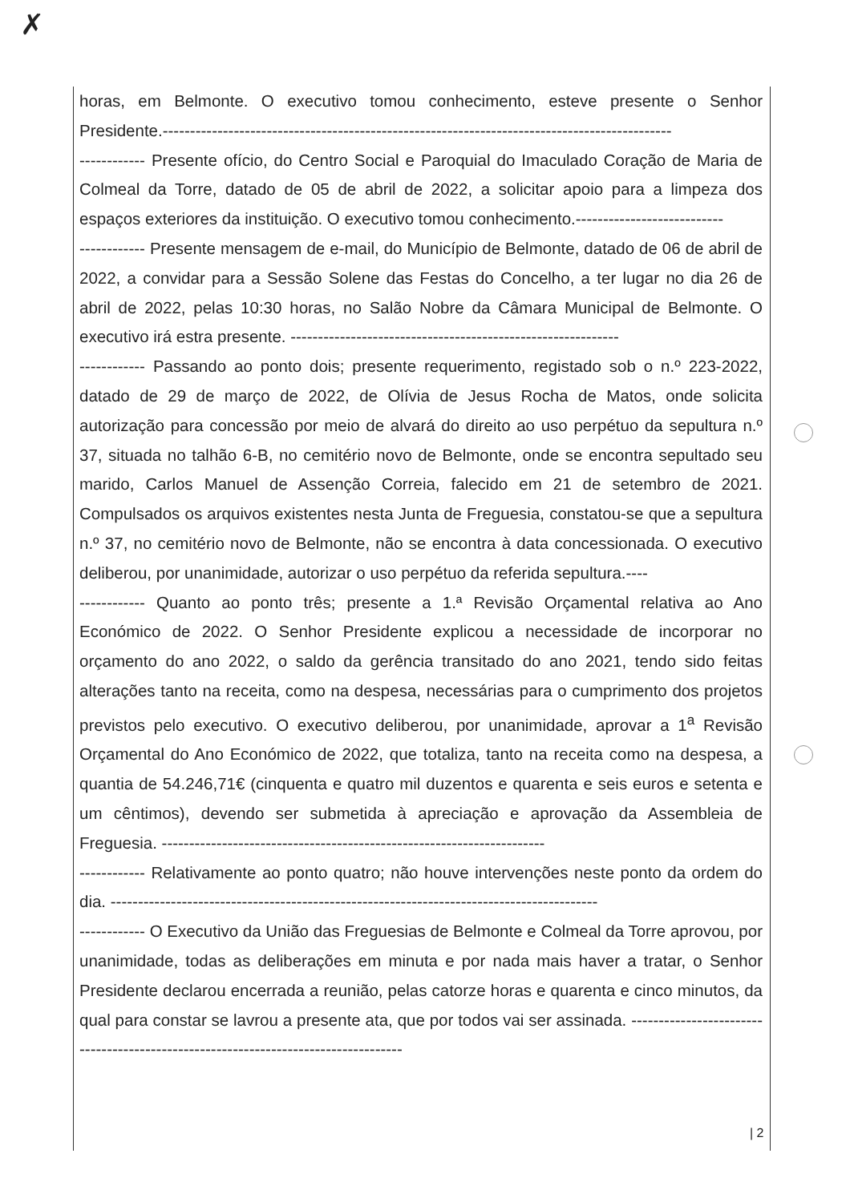✗
horas, em Belmonte. O executivo tomou conhecimento, esteve presente o Senhor Presidente.---------------------------------------------------------------------------------------------
------------ Presente ofício, do Centro Social e Paroquial do Imaculado Coração de Maria de Colmeal da Torre, datado de 05 de abril de 2022, a solicitar apoio para a limpeza dos espaços exteriores da instituição. O executivo tomou conhecimento.---------------------------
------------ Presente mensagem de e-mail, do Município de Belmonte, datado de 06 de abril de 2022, a convidar para a Sessão Solene das Festas do Concelho, a ter lugar no dia 26 de abril de 2022, pelas 10:30 horas, no Salão Nobre da Câmara Municipal de Belmonte. O executivo irá estra presente. ------------------------------------------------------------
------------ Passando ao ponto dois; presente requerimento, registado sob o n.º 223-2022, datado de 29 de março de 2022, de Olívia de Jesus Rocha de Matos, onde solicita autorização para concessão por meio de alvará do direito ao uso perpétuo da sepultura n.º 37, situada no talhão 6-B, no cemitério novo de Belmonte, onde se encontra sepultado seu marido, Carlos Manuel de Assenção Correia, falecido em 21 de setembro de 2021. Compulsados os arquivos existentes nesta Junta de Freguesia, constatou-se que a sepultura n.º 37, no cemitério novo de Belmonte, não se encontra à data concessionada. O executivo deliberou, por unanimidade, autorizar o uso perpétuo da referida sepultura.----
------------ Quanto ao ponto três; presente a 1.ª Revisão Orçamental relativa ao Ano Económico de 2022. O Senhor Presidente explicou a necessidade de incorporar no orçamento do ano 2022, o saldo da gerência transitado do ano 2021, tendo sido feitas alterações tanto na receita, como na despesa, necessárias para o cumprimento dos projetos previstos pelo executivo. O executivo deliberou, por unanimidade, aprovar a 1<sup>a</sup> Revisão Orçamental do Ano Económico de 2022, que totaliza, tanto na receita como na despesa, a quantia de 54.246,71€ (cinquenta e quatro mil duzentos e quarenta e seis euros e setenta e um cêntimos), devendo ser submetida à apreciação e aprovação da Assembleia de Freguesia. ----------------------------------------------------------------------
------------ Relativamente ao ponto quatro; não houve intervenções neste ponto da ordem do dia. -----------------------------------------------------------------------------------------
------------ O Executivo da União das Freguesias de Belmonte e Colmeal da Torre aprovou, por unanimidade, todas as deliberações em minuta e por nada mais haver a tratar, o Senhor Presidente declarou encerrada a reunião, pelas catorze horas e quarenta e cinco minutos, da qual para constar se lavrou a presente ata, que por todos vai ser assinada. -----------------------------------------------------------------------------------
| 2